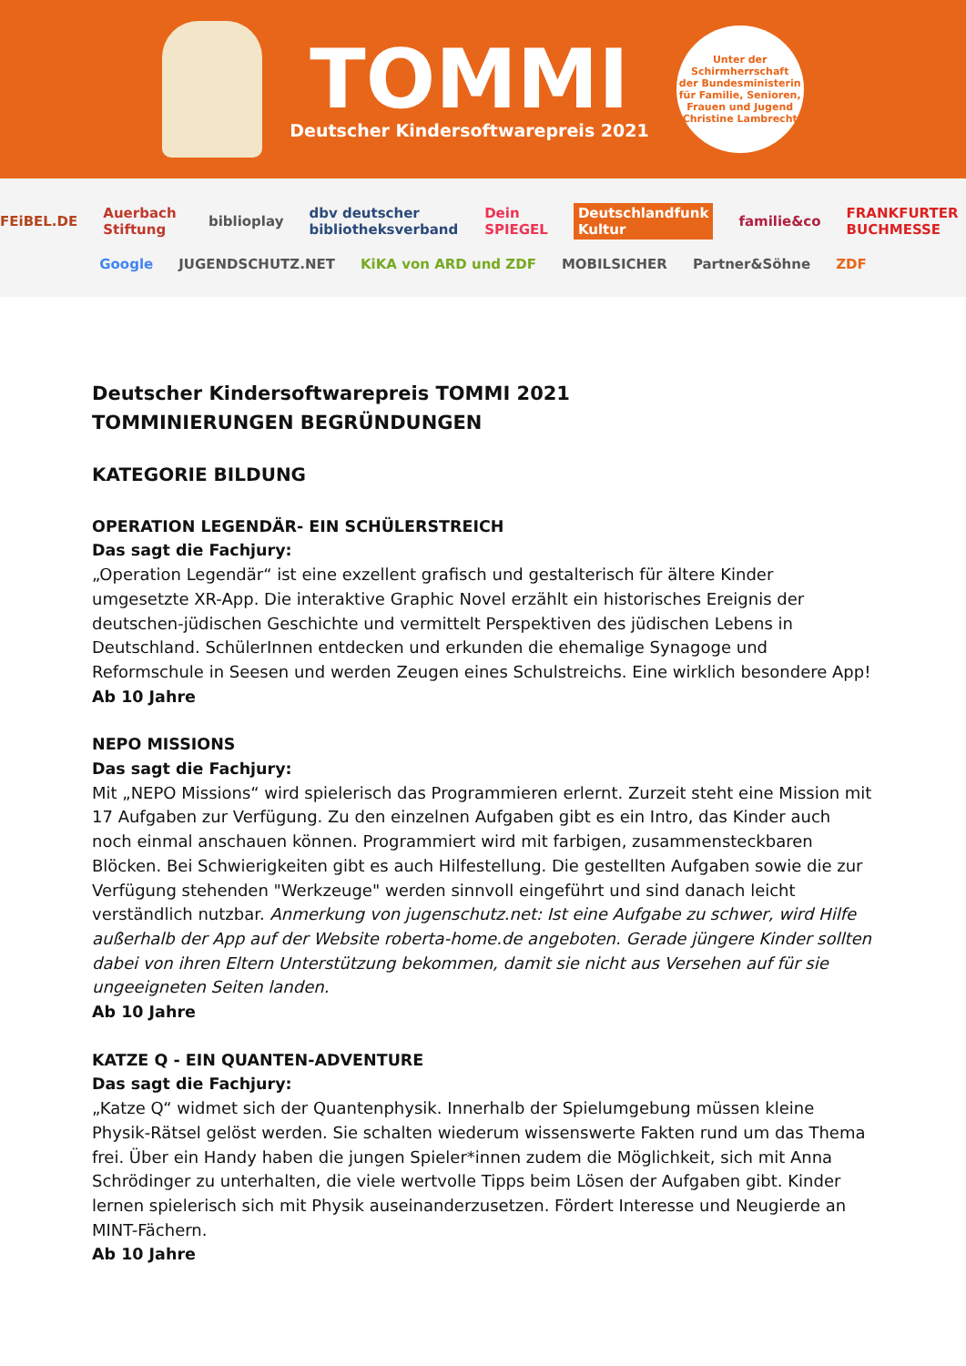TOMMI
Deutscher Kindersoftwarepreis 2021
Unter der
Schirmherrschaft
der Bundesministerin
für Familie, Senioren,
Frauen und Jugend
Christine Lambrecht
FEiBEL.DE Auerbach Stiftung biblioplay dbv deutscher bibliotheksverband Dein SPIEGEL Deutschlandfunk Kultur familie&co FRANKFURTER BUCHMESSE
Google JUGENDSCHUTZ.NET KiKA von ARD und ZDF MOBILSICHER Partner&Söhne ZDF
Deutscher Kindersoftwarepreis TOMMI 2021
TOMMINIERUNGEN BEGRÜNDUNGEN
KATEGORIE BILDUNG
OPERATION LEGENDÄR- EIN SCHÜLERSTREICH
Das sagt die Fachjury:
„Operation Legendär“ ist eine exzellent grafisch und gestalterisch für ältere Kinder umgesetzte XR-App. Die interaktive Graphic Novel erzählt ein historisches Ereignis der deutschen-jüdischen Geschichte und vermittelt Perspektiven des jüdischen Lebens in Deutschland. SchülerInnen entdecken und erkunden die ehemalige Synagoge und Reformschule in Seesen und werden Zeugen eines Schulstreichs. Eine wirklich besondere App!
Ab 10 Jahre
NEPO MISSIONS
Das sagt die Fachjury:
Mit „NEPO Missions“ wird spielerisch das Programmieren erlernt. Zurzeit steht eine Mission mit 17 Aufgaben zur Verfügung. Zu den einzelnen Aufgaben gibt es ein Intro, das Kinder auch noch einmal anschauen können. Programmiert wird mit farbigen, zusammensteckbaren Blöcken. Bei Schwierigkeiten gibt es auch Hilfestellung. Die gestellten Aufgaben sowie die zur Verfügung stehenden "Werkzeuge" werden sinnvoll eingeführt und sind danach leicht verständlich nutzbar. Anmerkung von jugenschutz.net: Ist eine Aufgabe zu schwer, wird Hilfe außerhalb der App auf der Website roberta-home.de angeboten. Gerade jüngere Kinder sollten dabei von ihren Eltern Unterstützung bekommen, damit sie nicht aus Versehen auf für sie ungeeigneten Seiten landen.
Ab 10 Jahre
KATZE Q - EIN QUANTEN-ADVENTURE
Das sagt die Fachjury:
„Katze Q“ widmet sich der Quantenphysik. Innerhalb der Spielumgebung müssen kleine Physik-Rätsel gelöst werden. Sie schalten wiederum wissenswerte Fakten rund um das Thema frei. Über ein Handy haben die jungen Spieler*innen zudem die Möglichkeit, sich mit Anna Schrödinger zu unterhalten, die viele wertvolle Tipps beim Lösen der Aufgaben gibt. Kinder lernen spielerisch sich mit Physik auseinanderzusetzen. Fördert Interesse und Neugierde an MINT-Fächern.
Ab 10 Jahre